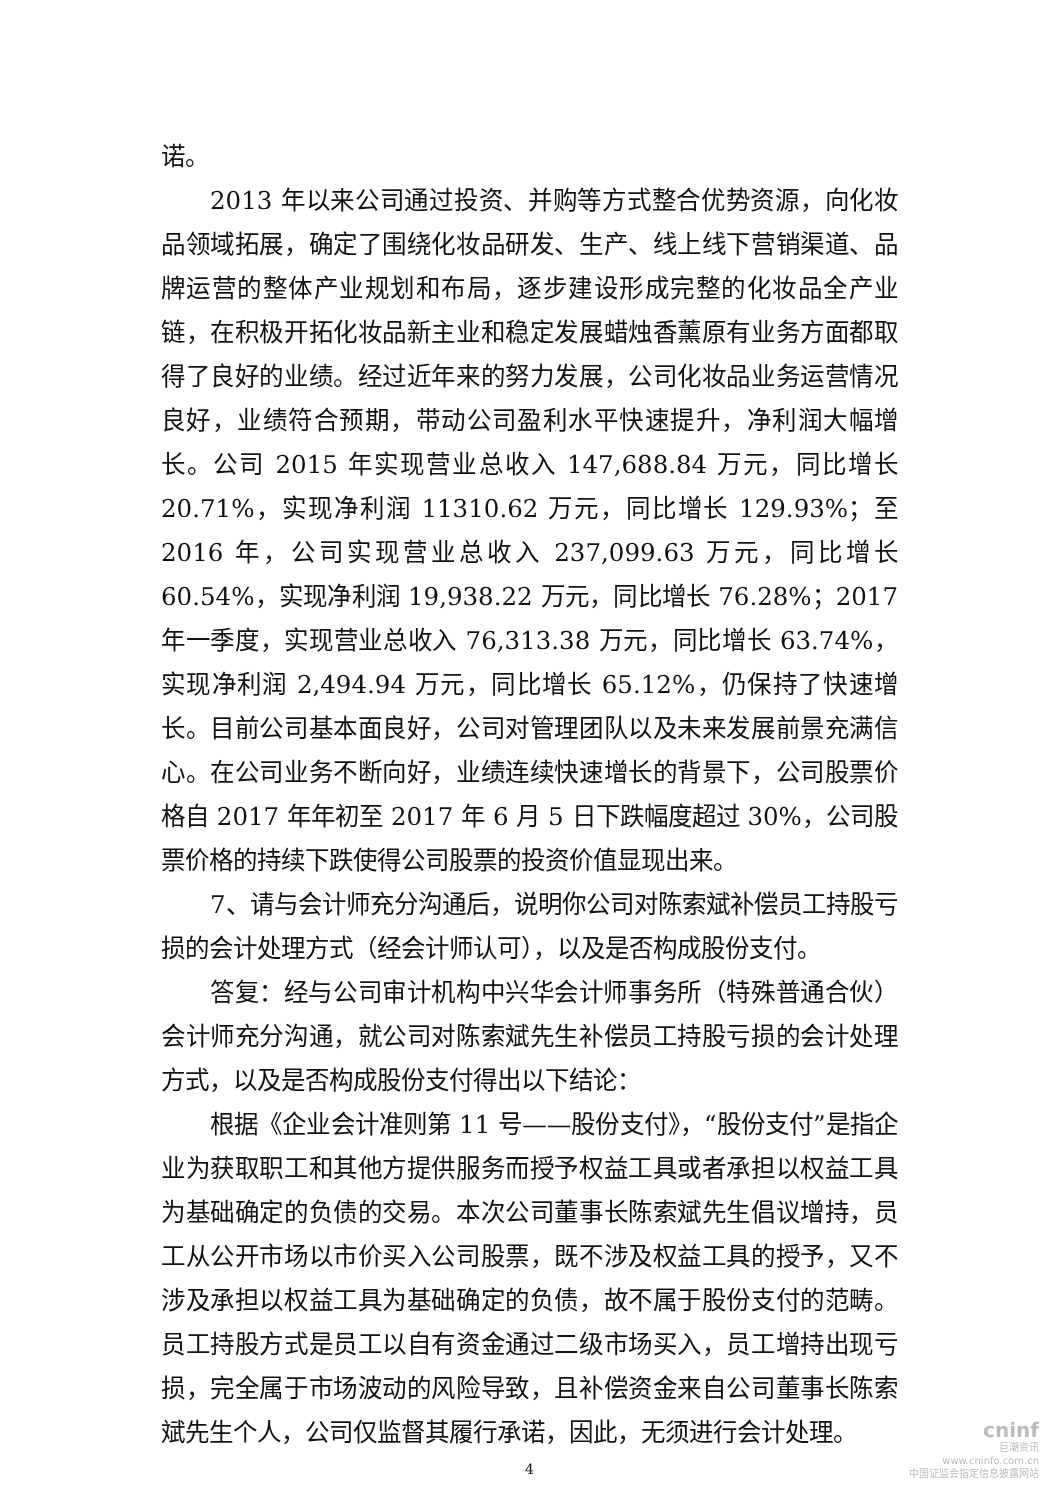诺。
2013 年以来公司通过投资、并购等方式整合优势资源，向化妆品领域拓展，确定了围绕化妆品研发、生产、线上线下营销渠道、品牌运营的整体产业规划和布局，逐步建设形成完整的化妆品全产业链，在积极开拓化妆品新主业和稳定发展蜡烛香薰原有业务方面都取得了良好的业绩。经过近年来的努力发展，公司化妆品业务运营情况良好，业绩符合预期，带动公司盈利水平快速提升，净利润大幅增长。公司 2015 年实现营业总收入 147,688.84 万元，同比增长 20.71%，实现净利润 11310.62 万元，同比增长 129.93%；至 2016 年，公司实现营业总收入 237,099.63 万元，同比增长 60.54%，实现净利润 19,938.22 万元，同比增长 76.28%；2017 年一季度，实现营业总收入 76,313.38 万元，同比增长 63.74%，实现净利润 2,494.94 万元，同比增长 65.12%，仍保持了快速增长。目前公司基本面良好，公司对管理团队以及未来发展前景充满信心。在公司业务不断向好，业绩连续快速增长的背景下，公司股票价格自 2017 年年初至 2017 年 6 月 5 日下跌幅度超过 30%，公司股票价格的持续下跌使得公司股票的投资价值显现出来。
7、请与会计师充分沟通后，说明你公司对陈索斌补偿员工持股亏损的会计处理方式（经会计师认可），以及是否构成股份支付。
答复：经与公司审计机构中兴华会计师事务所（特殊普通合伙）会计师充分沟通，就公司对陈索斌先生补偿员工持股亏损的会计处理方式，以及是否构成股份支付得出以下结论：
根据《企业会计准则第 11 号——股份支付》，“股份支付”是指企业为获取职工和其他方提供服务而授予权益工具或者承担以权益工具为基础确定的负债的交易。本次公司董事长陈索斌先生倡议增持，员工从公开市场以市价买入公司股票，既不涉及权益工具的授予，又不涉及承担以权益工具为基础确定的负债，故不属于股份支付的范畴。员工持股方式是员工以自有资金通过二级市场买入，员工增持出现亏损，完全属于市场波动的风险导致，且补偿资金来自公司董事长陈索斌先生个人，公司仅监督其履行承诺，因此，无须进行会计处理。
4
cninf
巨潮资讯
www.cninfo.com.cn
中国证监会指定信息披露网站